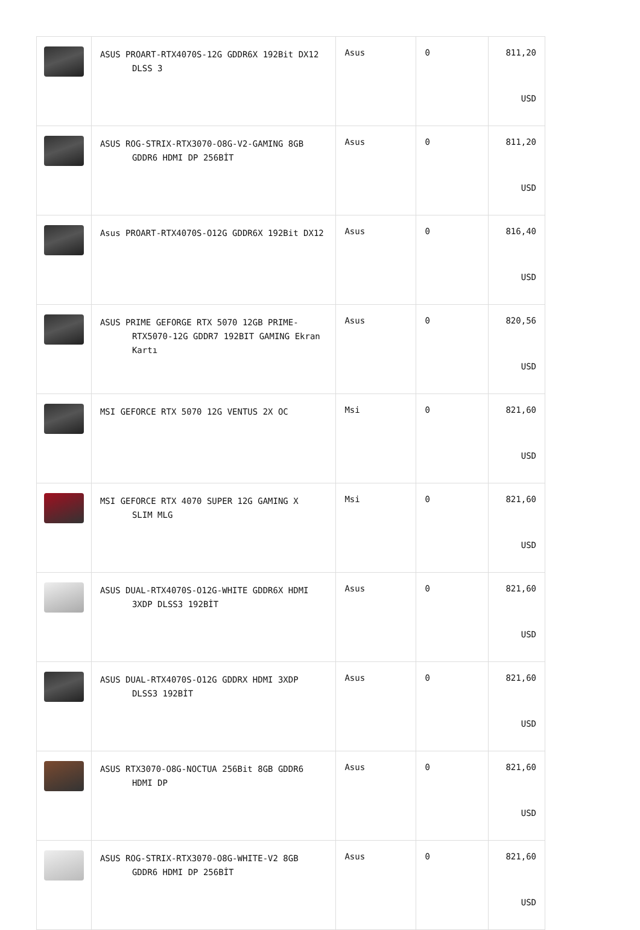| | ASUS PROART-RTX4070S-12G GDDR6X 192Bit DX12 DLSS 3 | Asus | 0 | 811,20 USD |
| | ASUS ROG-STRIX-RTX3070-O8G-V2-GAMING 8GB GDDR6 HDMI DP 256BİT | Asus | 0 | 811,20 USD |
| | Asus PROART-RTX4070S-O12G GDDR6X 192Bit DX12 | Asus | 0 | 816,40 USD |
| | ASUS PRIME GEFORGE RTX 5070 12GB PRIME- RTX5070-12G GDDR7 192BIT GAMING Ekran Kartı | Asus | 0 | 820,56 USD |
| | MSI GEFORCE RTX 5070 12G VENTUS 2X OC | Msi | 0 | 821,60 USD |
| | MSI GEFORCE RTX 4070 SUPER 12G GAMING X SLIM MLG | Msi | 0 | 821,60 USD |
| | ASUS DUAL-RTX4070S-O12G-WHITE GDDR6X HDMI 3XDP DLSS3 192BİT | Asus | 0 | 821,60 USD |
| | ASUS DUAL-RTX4070S-O12G GDDRX HDMI 3XDP DLSS3 192BİT | Asus | 0 | 821,60 USD |
| | ASUS RTX3070-O8G-NOCTUA 256Bit 8GB GDDR6 HDMI DP | Asus | 0 | 821,60 USD |
| | ASUS ROG-STRIX-RTX3070-O8G-WHITE-V2 8GB GDDR6 HDMI DP 256BİT | Asus | 0 | 821,60 USD |